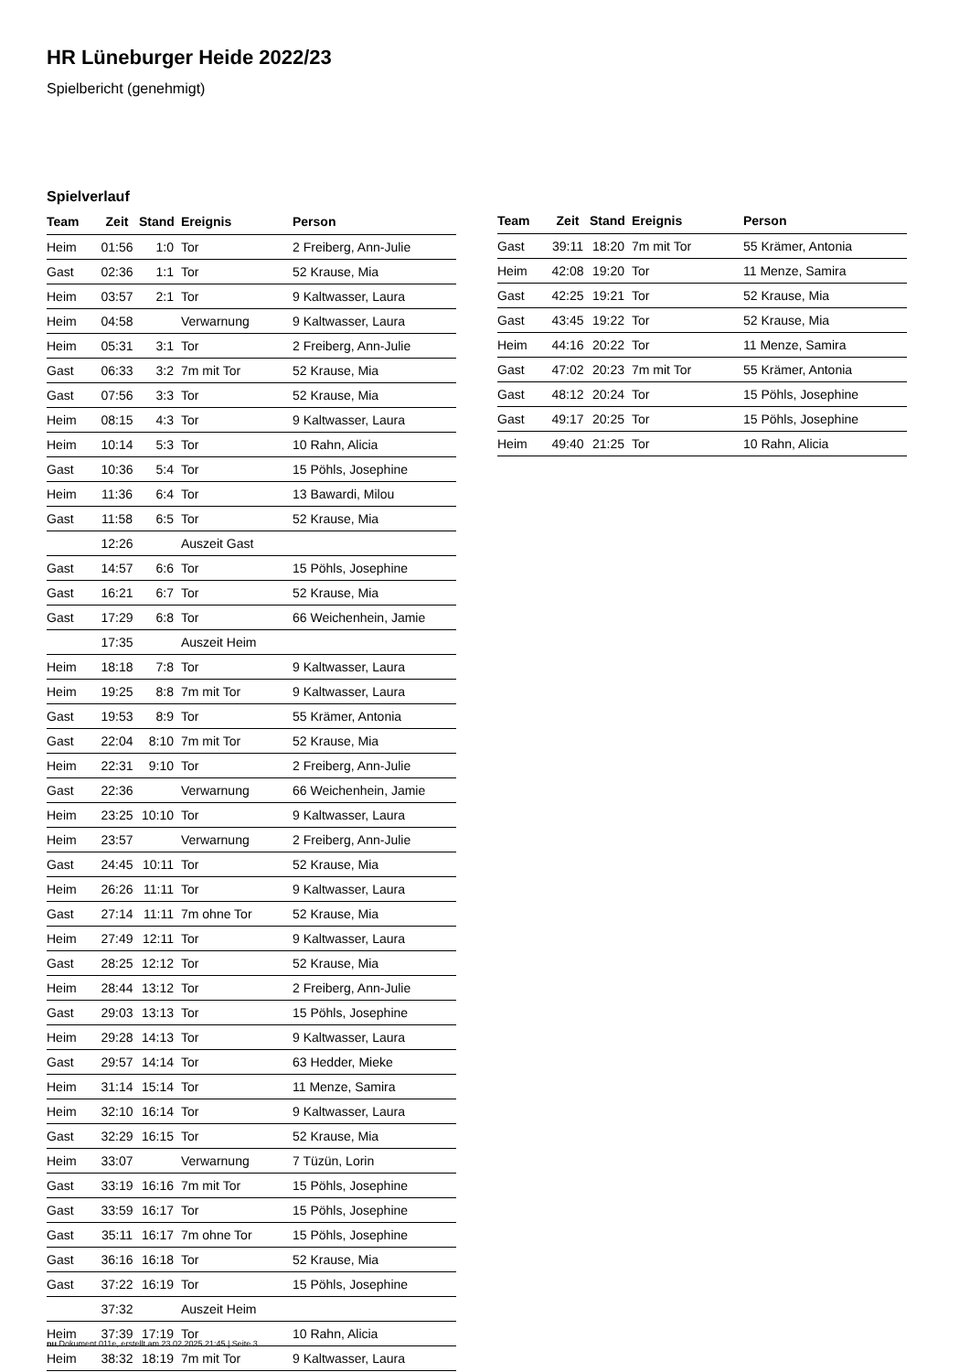HR Lüneburger Heide 2022/23
Spielbericht (genehmigt)
Spielverlauf
| Team | Zeit | Stand | Ereignis | Person |
| --- | --- | --- | --- | --- |
| Heim | 01:56 | 1:0 | Tor | 2 Freiberg, Ann-Julie |
| Gast | 02:36 | 1:1 | Tor | 52 Krause, Mia |
| Heim | 03:57 | 2:1 | Tor | 9 Kaltwasser, Laura |
| Heim | 04:58 | | Verwarnung | 9 Kaltwasser, Laura |
| Heim | 05:31 | 3:1 | Tor | 2 Freiberg, Ann-Julie |
| Gast | 06:33 | 3:2 | 7m mit Tor | 52 Krause, Mia |
| Gast | 07:56 | 3:3 | Tor | 52 Krause, Mia |
| Heim | 08:15 | 4:3 | Tor | 9 Kaltwasser, Laura |
| Heim | 10:14 | 5:3 | Tor | 10 Rahn, Alicia |
| Gast | 10:36 | 5:4 | Tor | 15 Pöhls, Josephine |
| Heim | 11:36 | 6:4 | Tor | 13 Bawardi, Milou |
| Gast | 11:58 | 6:5 | Tor | 52 Krause, Mia |
| | 12:26 | | Auszeit Gast | |
| Gast | 14:57 | 6:6 | Tor | 15 Pöhls, Josephine |
| Gast | 16:21 | 6:7 | Tor | 52 Krause, Mia |
| Gast | 17:29 | 6:8 | Tor | 66 Weichenhein, Jamie |
| | 17:35 | | Auszeit Heim | |
| Heim | 18:18 | 7:8 | Tor | 9 Kaltwasser, Laura |
| Heim | 19:25 | 8:8 | 7m mit Tor | 9 Kaltwasser, Laura |
| Gast | 19:53 | 8:9 | Tor | 55 Krämer, Antonia |
| Gast | 22:04 | 8:10 | 7m mit Tor | 52 Krause, Mia |
| Heim | 22:31 | 9:10 | Tor | 2 Freiberg, Ann-Julie |
| Gast | 22:36 | | Verwarnung | 66 Weichenhein, Jamie |
| Heim | 23:25 | 10:10 | Tor | 9 Kaltwasser, Laura |
| Heim | 23:57 | | Verwarnung | 2 Freiberg, Ann-Julie |
| Gast | 24:45 | 10:11 | Tor | 52 Krause, Mia |
| Heim | 26:26 | 11:11 | Tor | 9 Kaltwasser, Laura |
| Gast | 27:14 | 11:11 | 7m ohne Tor | 52 Krause, Mia |
| Heim | 27:49 | 12:11 | Tor | 9 Kaltwasser, Laura |
| Gast | 28:25 | 12:12 | Tor | 52 Krause, Mia |
| Heim | 28:44 | 13:12 | Tor | 2 Freiberg, Ann-Julie |
| Gast | 29:03 | 13:13 | Tor | 15 Pöhls, Josephine |
| Heim | 29:28 | 14:13 | Tor | 9 Kaltwasser, Laura |
| Gast | 29:57 | 14:14 | Tor | 63 Hedder, Mieke |
| Heim | 31:14 | 15:14 | Tor | 11 Menze, Samira |
| Heim | 32:10 | 16:14 | Tor | 9 Kaltwasser, Laura |
| Gast | 32:29 | 16:15 | Tor | 52 Krause, Mia |
| Heim | 33:07 | | Verwarnung | 7 Tüzün, Lorin |
| Gast | 33:19 | 16:16 | 7m mit Tor | 15 Pöhls, Josephine |
| Gast | 33:59 | 16:17 | Tor | 15 Pöhls, Josephine |
| Gast | 35:11 | 16:17 | 7m ohne Tor | 15 Pöhls, Josephine |
| Gast | 36:16 | 16:18 | Tor | 52 Krause, Mia |
| Gast | 37:22 | 16:19 | Tor | 15 Pöhls, Josephine |
| | 37:32 | | Auszeit Heim | |
| Heim | 37:39 | 17:19 | Tor | 10 Rahn, Alicia |
| Heim | 38:32 | 18:19 | 7m mit Tor | 9 Kaltwasser, Laura |
| Team | Zeit | Stand | Ereignis | Person |
| --- | --- | --- | --- | --- |
| Gast | 39:11 | 18:20 | 7m mit Tor | 55 Krämer, Antonia |
| Heim | 42:08 | 19:20 | Tor | 11 Menze, Samira |
| Gast | 42:25 | 19:21 | Tor | 52 Krause, Mia |
| Gast | 43:45 | 19:22 | Tor | 52 Krause, Mia |
| Heim | 44:16 | 20:22 | Tor | 11 Menze, Samira |
| Gast | 47:02 | 20:23 | 7m mit Tor | 55 Krämer, Antonia |
| Gast | 48:12 | 20:24 | Tor | 15 Pöhls, Josephine |
| Gast | 49:17 | 20:25 | Tor | 15 Pöhls, Josephine |
| Heim | 49:40 | 21:25 | Tor | 10 Rahn, Alicia |
nu.Dokument 011e, erstellt am 23.02.2025 21:45 | Seite 3